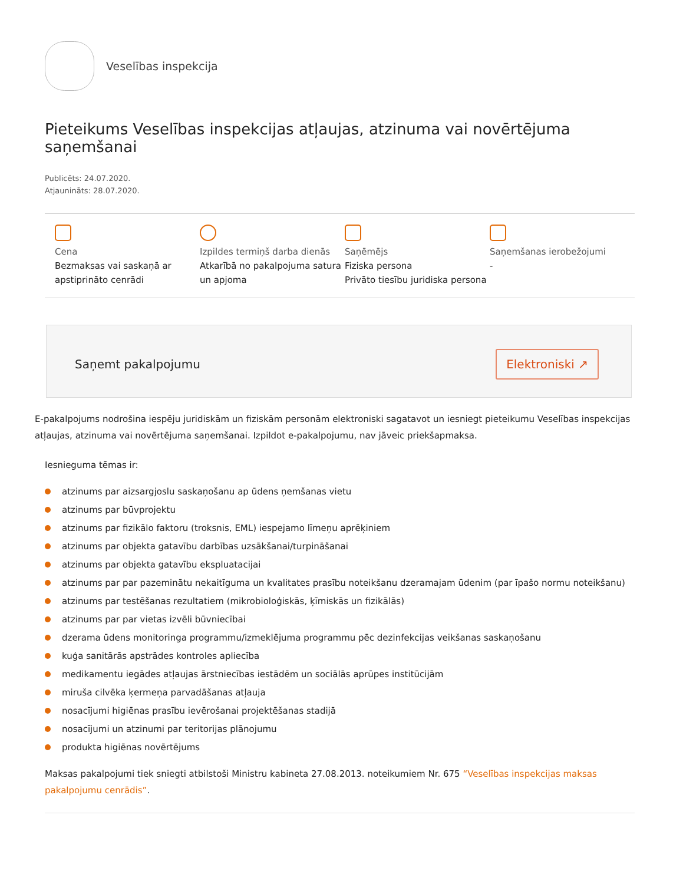Veselības inspekcija
Pieteikums Veselības inspekcijas atļaujas, atzinuma vai novērtējuma saņemšanai
Publicēts: 24.07.2020.
Atjaunināts: 28.07.2020.
Cena
Bezmaksas vai saskaņā ar apstiprināto cenrādi
Izpildes termiņš darba dienās
Atkarībā no pakalpojuma satura un apjoma
Saņēmējs
Fiziska persona
Privāto tiesību juridiska persona
Saņemšanas ierobežojumi
-
Saņemt pakalpojumu Elektroniski ↗
E-pakalpojums nodrošina iespēju juridiskām un fiziskām personām elektroniski sagatavot un iesniegt pieteikumu Veselības inspekcijas atļaujas, atzinuma vai novērtējuma saņemšanai. Izpildot e-pakalpojumu, nav jāveic priekšapmaksa.
Iesnieguma tēmas ir:
atzinums par aizsargjoslu saskaņošanu ap ūdens ņemšanas vietu
atzinums par būvprojektu
atzinums par fizikālo faktoru (troksnis, EML) iespejamo līmeņu aprēķiniem
atzinums par objekta gatavību darbības uzsākšanai/turpināšanai
atzinums par objekta gatavību ekspluatacijai
atzinums par par pazeminātu nekaitīguma un kvalitates prasību noteikšanu dzeramajam ūdenim (par īpašo normu noteikšanu)
atzinums par testēšanas rezultatiem (mikrobioloģiskās, ķīmiskās un fizikālās)
atzinums par par vietas izvēli būvniecībai
dzerama ūdens monitoringa programmu/izmeklējuma programmu pēc dezinfekcijas veikšanas saskaņošanu
kuģa sanitārās apstrādes kontroles apliecība
medikamentu iegādes atļaujas ārstniecības iestādēm un sociālās aprūpes institūcijām
miruša cilvēka ķermeņa parvadāšanas atļauja
nosacījumi higiēnas prasību ievērošanai projektēšanas stadijā
nosacījumi un atzinumi par teritorijas plānojumu
produkta higiēnas novērtējums
Maksas pakalpojumi tiek sniegti atbilstoši Ministru kabineta 27.08.2013. noteikumiem Nr. 675 “Veselības inspekcijas maksas pakalpojumu cenrādis”.